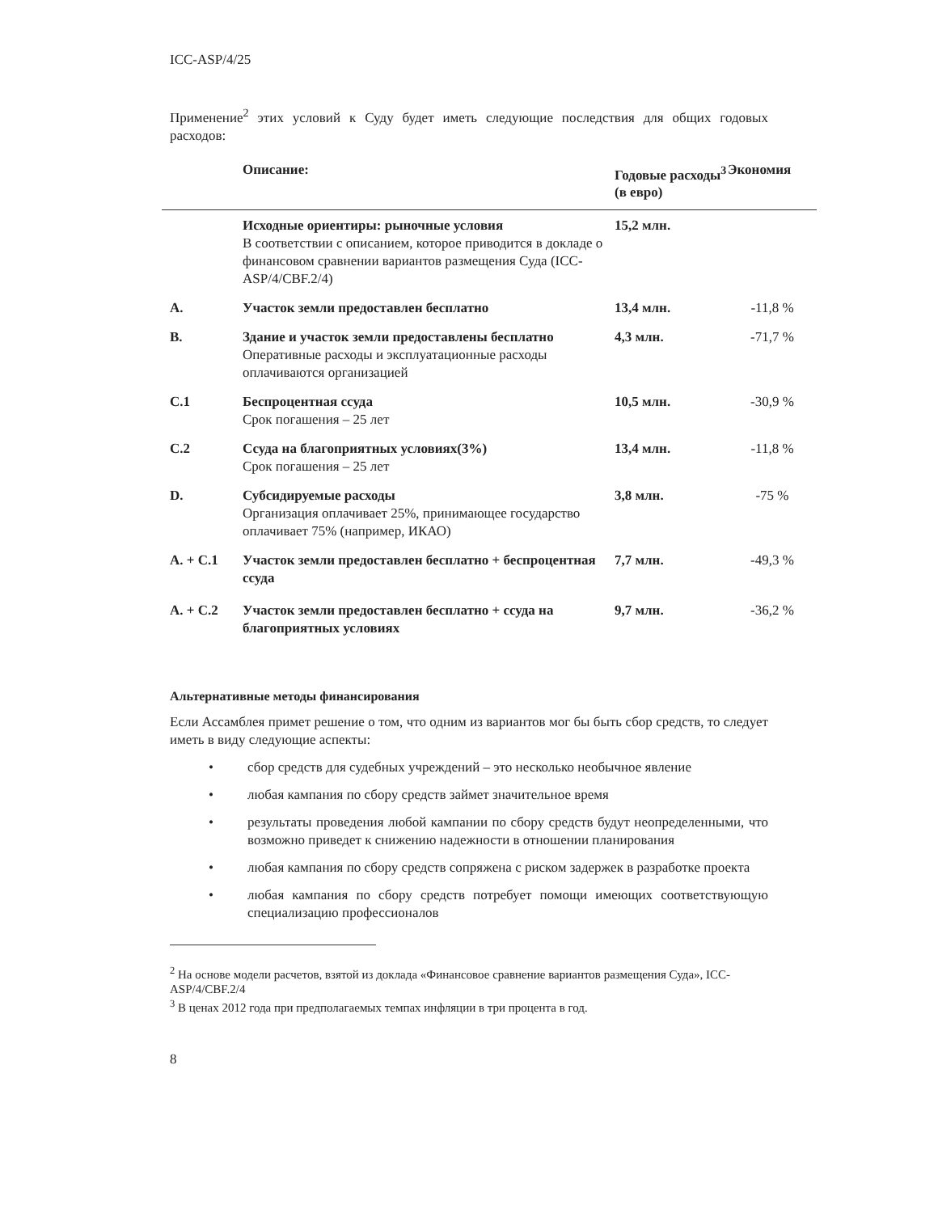ICC-ASP/4/25
Применение<sup>2</sup> этих условий к Суду будет иметь следующие последствия для общих годовых расходов:
| | Описание: | Годовые расходы<sup>3</sup> (в евро) | Экономия |
| --- | --- | --- | --- |
| | Исходные ориентиры: рыночные условия В соответствии с описанием, которое приводится в докладе о финансовом сравнении вариантов размещения Суда (ICC-ASP/4/CBF.2/4) | 15,2 млн. | |
| A. | Участок земли предоставлен бесплатно | 13,4 млн. | -11,8 % |
| B. | Здание и участок земли предоставлены бесплатно Оперативные расходы и эксплуатационные расходы оплачиваются организацией | 4,3 млн. | -71,7 % |
| C.1 | Беспроцентная ссуда Срок погашения – 25 лет | 10,5 млн. | -30,9 % |
| C.2 | Ссуда на благоприятных условиях(3%) Срок погашения – 25 лет | 13,4 млн. | -11,8 % |
| D. | Субсидируемые расходы Организация оплачивает 25%, принимающее государство оплачивает 75% (например, ИКАО) | 3,8 млн. | -75 % |
| A. + C.1 | Участок земли предоставлен бесплатно + беспроцентная ссуда | 7,7 млн. | -49,3 % |
| A. + C.2 | Участок земли предоставлен бесплатно + ссуда на благоприятных условиях | 9,7 млн. | -36,2 % |
Альтернативные методы финансирования
Если Ассамблея примет решение о том, что одним из вариантов мог бы быть сбор средств, то следует иметь в виду следующие аспекты:
• сбор средств для судебных учреждений – это несколько необычное явление
• любая кампания по сбору средств займет значительное время
• результаты проведения любой кампании по сбору средств будут неопределенными, что возможно приведет к снижению надежности в отношении планирования
• любая кампания по сбору средств сопряжена с риском задержек в разработке проекта
• любая кампания по сбору средств потребует помощи имеющих соответствующую специализацию профессионалов
<sup>2</sup> На основе модели расчетов, взятой из доклада «Финансовое сравнение вариантов размещения Суда», ICC-ASP/4/CBF.2/4
<sup>3</sup> В ценах 2012 года при предполагаемых темпах инфляции в три процента в год.
8